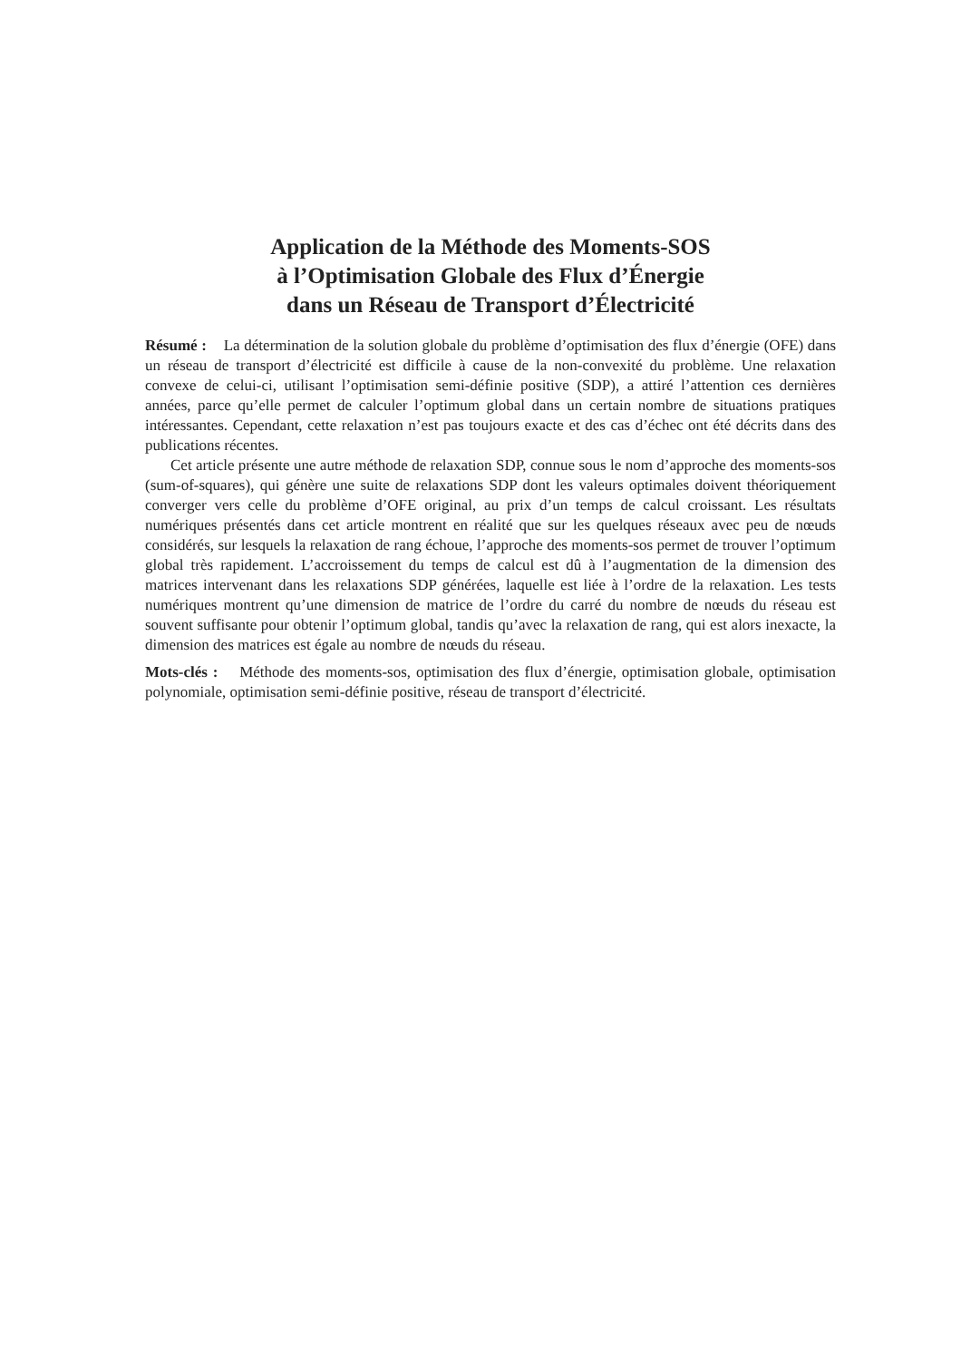Application de la Méthode des Moments-SOS
à l’Optimisation Globale des Flux d’Énergie
dans un Réseau de Transport d’Électricité
Résumé : La détermination de la solution globale du problème d’optimisation des flux d’énergie (OFE) dans un réseau de transport d’électricité est difficile à cause de la non-convexité du problème. Une relaxation convexe de celui-ci, utilisant l’optimisation semi-définie positive (SDP), a attiré l’attention ces dernières années, parce qu’elle permet de calculer l’optimum global dans un certain nombre de situations pratiques intéressantes. Cependant, cette relaxation n’est pas toujours exacte et des cas d’échec ont été décrits dans des publications récentes.
Cet article présente une autre méthode de relaxation SDP, connue sous le nom d’approche des moments-sos (sum-of-squares), qui génère une suite de relaxations SDP dont les valeurs optimales doivent théoriquement converger vers celle du problème d’OFE original, au prix d’un temps de calcul croissant. Les résultats numériques présentés dans cet article montrent en réalité que sur les quelques réseaux avec peu de nœuds considérés, sur lesquels la relaxation de rang échoue, l’approche des moments-sos permet de trouver l’optimum global très rapidement. L’accroissement du temps de calcul est dû à l’augmentation de la dimension des matrices intervenant dans les relaxations SDP générées, laquelle est liée à l’ordre de la relaxation. Les tests numériques montrent qu’une dimension de matrice de l’ordre du carré du nombre de nœuds du réseau est souvent suffisante pour obtenir l’optimum global, tandis qu’avec la relaxation de rang, qui est alors inexacte, la dimension des matrices est égale au nombre de nœuds du réseau.
Mots-clés : Méthode des moments-sos, optimisation des flux d’énergie, optimisation globale, optimisation polynomiale, optimisation semi-définie positive, réseau de transport d’électricité.